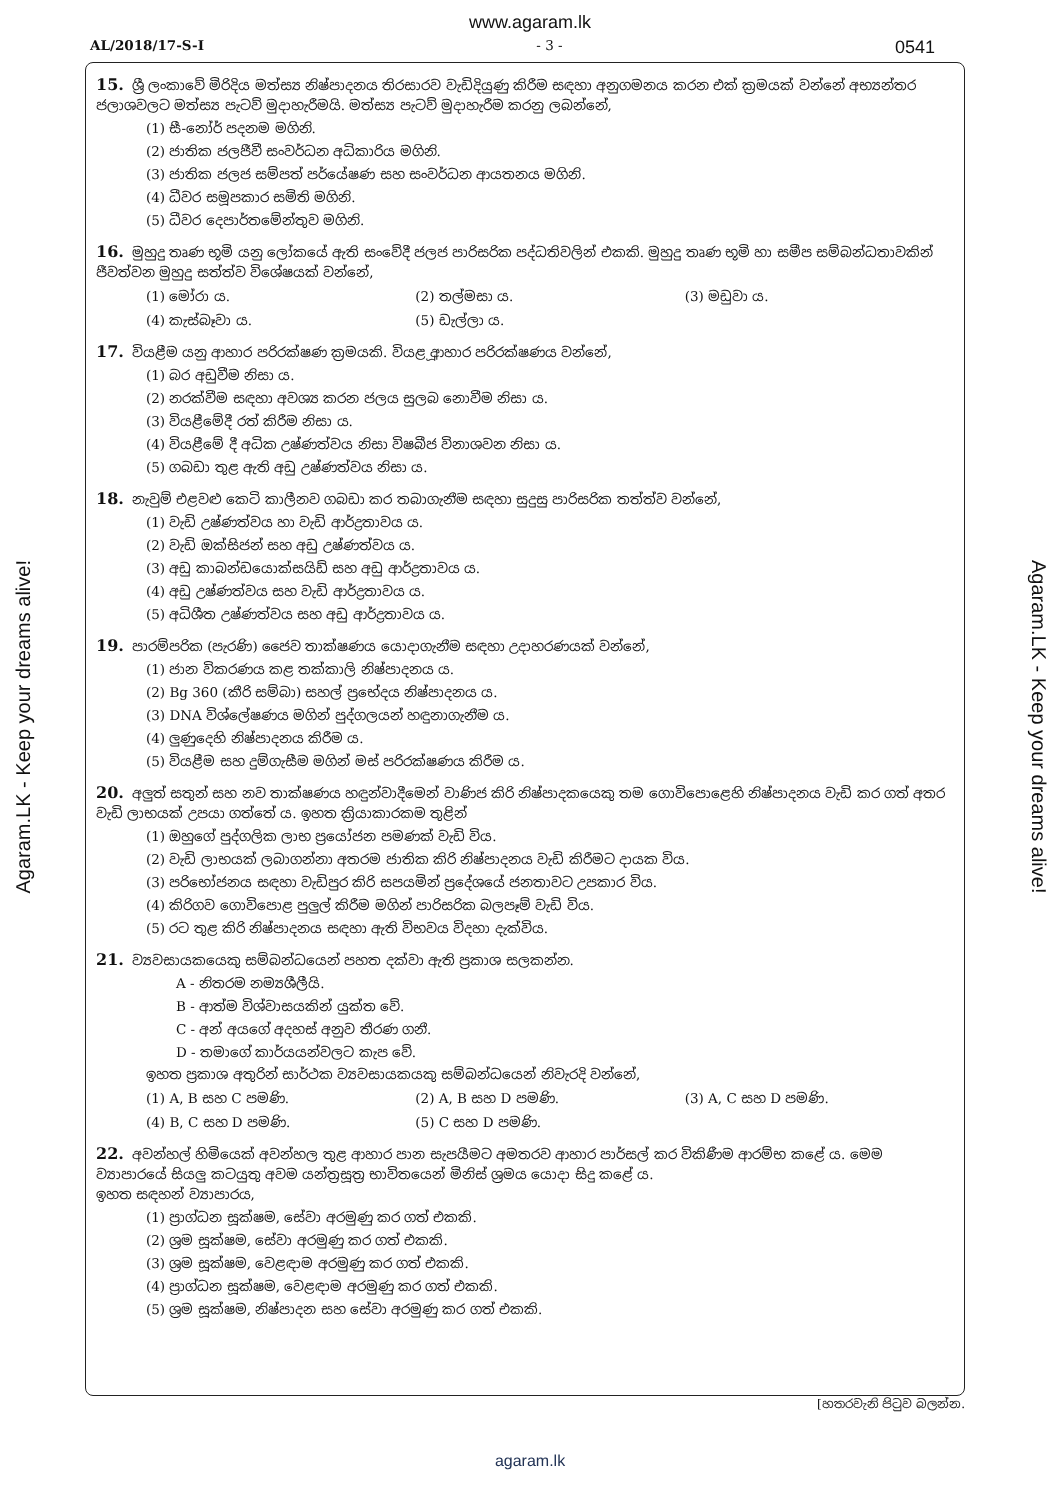www.agaram.lk
AL/2018/17-S-I - 3 - 0541
15. ශ්‍රී ලංකාවේ මිරිදිය මත්ස්‍ය නිෂ්පාදනය තිරසාරව වැඩිදියුණු කිරීම සඳහා අනුගමනය කරන එක් ක්‍රමයක් වන්නේ අභ්‍යන්තර ජලාශවලට මත්ස්‍ය පැටව් මුදාහැරීමයි. මත්ස්‍ය පැටව් මුදාහැරීම කරනු ලබන්නේ,
(1) සී-නෝර් පදනම මගිනි.
(2) ජාතික ජලජීවී සංවර්ධන අධිකාරිය මගිනි.
(3) ජාතික ජලජ සම්පත් පර්යේෂණ සහ සංවර්ධන ආයතනය මගිනි.
(4) ධීවර සමූපකාර සමිති මගිනි.
(5) ධීවර දෙපාර්තමේන්තුව මගිනි.
16. මුහුදු තෘණ භූමි යනු ලෝකයේ ඇති සංවේදී ජලජ පාරිසරික පද්ධතිවලින් එකකි. මුහුදු තෘණ භූමි හා සමීප සම්බන්ධතාවකින් ජීවත්වන මුහුදු සත්ත්ව විශේෂයක් වන්නේ,
(1) මෝරා ය. (2) තල්මසා ය. (3) මඩුවා ය. (4) කැස්බෑවා ය. (5) ඩැල්ලා ය.
17. වියළීම යනු ආහාර පරිරක්ෂණ ක්‍රමයකි. වියළූ ආහාර පරිරක්ෂණය වන්නේ,
(1) බර අඩුවීම නිසා ය.
(2) නරක්වීම සඳහා අවශ්‍ය කරන ජලය සුලබ නොවීම නිසා ය.
(3) වියළීමේදී රත් කිරීම නිසා ය.
(4) වියළීමේ දී අධික උෂ්ණත්වය නිසා විෂබීජ විනාශවන නිසා ය.
(5) ගබඩා තුළ ඇති අඩු උෂ්ණත්වය නිසා ය.
18. නැවුම් එළවළු කෙටි කාලීනව ගබඩා කර තබාගැනීම සඳහා සුදුසු පාරිසරික තත්ත්ව වන්නේ,
(1) වැඩි උෂ්ණත්වය හා වැඩි ආර්ද්‍රතාවය ය.
(2) වැඩි ඔක්සිජන් සහ අඩු උෂ්ණත්වය ය.
(3) අඩු කාබන්ඩයොක්සයිඩ් සහ අඩු ආර්ද්‍රතාවය ය.
(4) අඩු උෂ්ණත්වය සහ වැඩි ආර්ද්‍රතාවය ය.
(5) අධිශීත උෂ්ණත්වය සහ අඩු ආර්ද්‍රතාවය ය.
19. පාරම්පරික (පැරණි) ජෛව තාක්ෂණය යොදාගැනීම සඳහා උදාහරණයක් වන්නේ,
(1) ජාන විකරණය කළ තක්කාලි නිෂ්පාදනය ය.
(2) Bg 360 (කීරි සම්බා) සහල් ප්‍රභේදය නිෂ්පාදනය ය.
(3) DNA විශ්ලේෂණය මගින් පුද්ගලයන් හඳුනාගැනීම ය.
(4) ලුණුදෙහි නිෂ්පාදනය කිරීම ය.
(5) වියළීම සහ දුම්ගැසීම මගින් මස් පරිරක්ෂණය කිරීම ය.
20. අලුත් සතුන් සහ නව තාක්ෂණය හඳුන්වාදීමෙන් වාණිජ කිරි නිෂ්පාදකයෙකු තම ගොවිපොළෙහි නිෂ්පාදනය වැඩි කර ගත් අතර වැඩි ලාභයක් උපයා ගත්තේ ය. ඉහත ක්‍රියාකාරකම තුළින්
(1) ඔහුගේ පුද්ගලික ලාභ ප්‍රයෝජන පමණක් වැඩි විය.
(2) වැඩි ලාභයක් ලබාගන්නා අතරම ජාතික කිරි නිෂ්පාදනය වැඩි කිරීමට දායක විය.
(3) පරිභෝජනය සඳහා වැඩිපුර කිරි සපයමින් ප්‍රදේශයේ ජනතාවට උපකාර විය.
(4) කිරිගව ගොවිපොළ පුලුල් කිරීම මගින් පාරිසරික බලපෑම් වැඩි විය.
(5) රට තුළ කිරි නිෂ්පාදනය සඳහා ඇති විභවය විදහා දැක්විය.
21. ව්‍යවසායකයෙකු සම්බන්ධයෙන් පහත දක්වා ඇති ප්‍රකාශ සලකන්න.
A - නිතරම නම්‍යශීලීයි.
B - ආත්ම විශ්වාසයකින් යුක්ත වේ.
C - අන් අයගේ අදහස් අනුව තීරණ ගනී.
D - තමාගේ කාර්යයන්වලට කැප වේ.
ඉහත ප්‍රකාශ අතුරින් සාර්ථක ව්‍යවසායකයකු සම්බන්ධයෙන් නිවැරදි වන්නේ,
(1) A, B සහ C පමණි. (2) A, B සහ D පමණි. (3) A, C සහ D පමණි. (4) B, C සහ D පමණි. (5) C සහ D පමණි.
22. අවන්හල් හිමියෙක් අවන්හල තුළ ආහාර පාන සැපයීමට අමතරව ආහාර පාර්සල් කර විකිණීම ආරම්භ කළේ ය. මෙම ව්‍යාපාරයේ සියලු කටයුතු අවම යන්ත්‍රසූත්‍ර භාවිතයෙන් මිනිස් ශ්‍රමය යොදා සිදු කළේ ය.
ඉහත සඳහන් ව්‍යාපාරය,
(1) ප්‍රාග්ධන සූක්ෂම, සේවා අරමුණු කර ගත් එකකි.
(2) ශ්‍රම සූක්ෂම, සේවා අරමුණු කර ගත් එකකි.
(3) ශ්‍රම සූක්ෂම, වෙළඳාම අරමුණු කර ගත් එකකි.
(4) ප්‍රාග්ධන සූක්ෂම, වෙළඳාම අරමුණු කර ගත් එකකි.
(5) ශ්‍රම සූක්ෂම, නිෂ්පාදන සහ සේවා අරමුණු කර ගත් එකකි.
[හතරවැනි පිටුව බලන්න.
agaram.lk
Agaram.LK - Keep your dreams alive!
Agaram.LK - Keep your dreams alive!